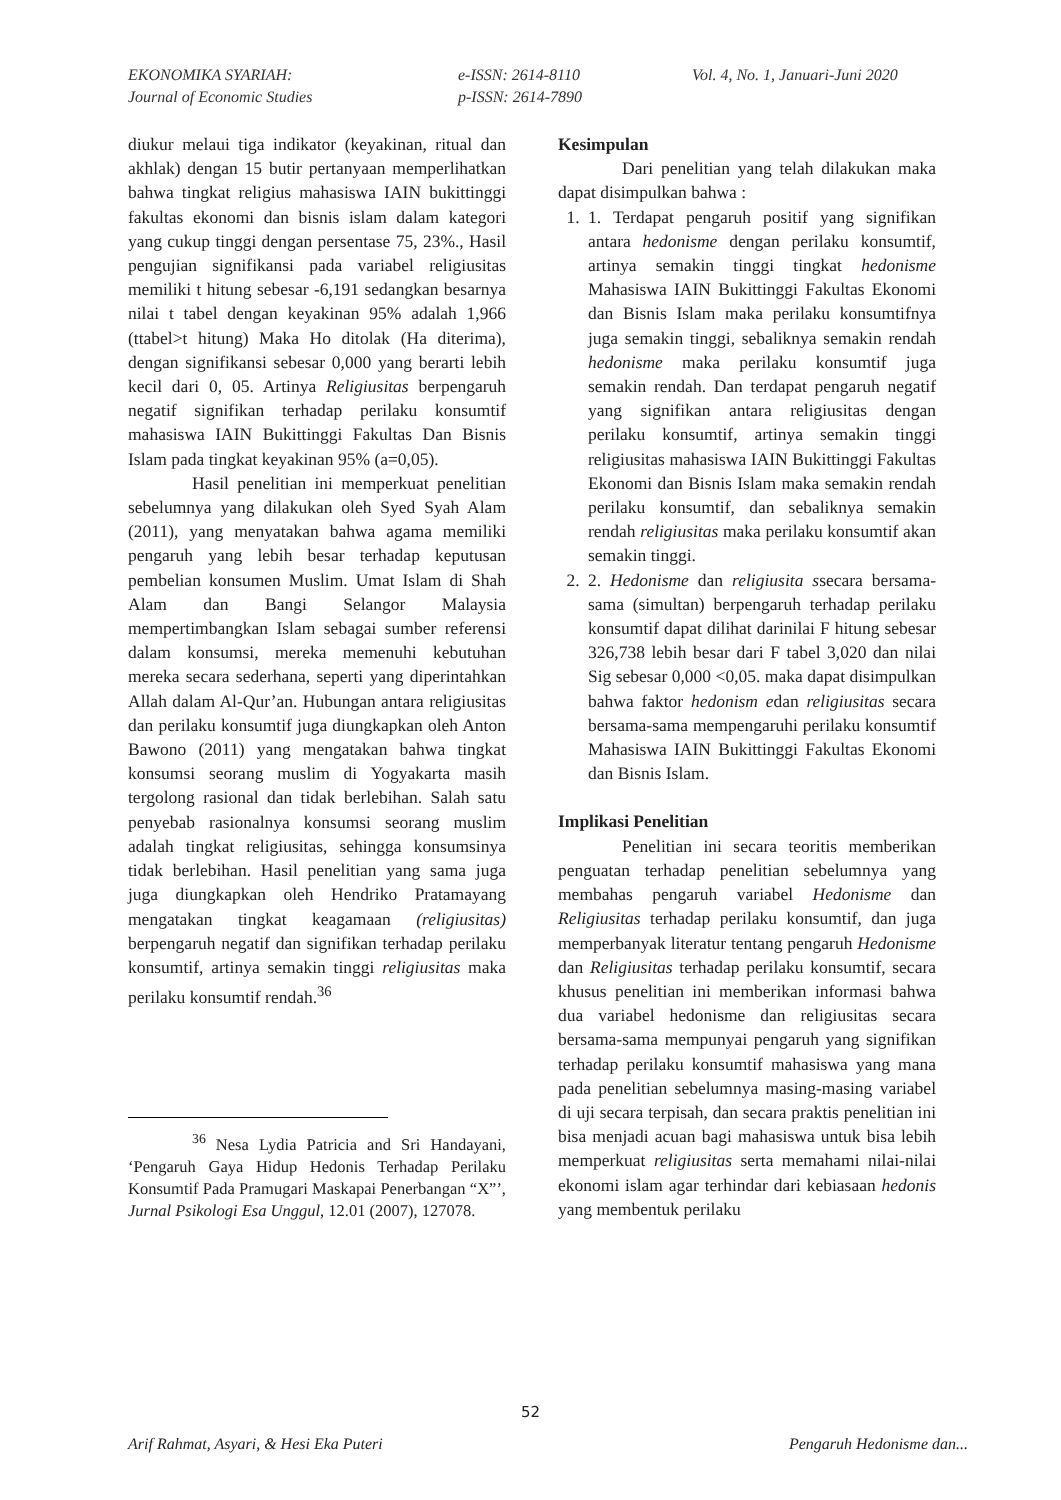EKONOMIKA SYARIAH:
Journal of Economic Studies
e-ISSN: 2614-8110
p-ISSN: 2614-7890
Vol. 4, No. 1, Januari-Juni 2020
diukur melaui tiga indikator (keyakinan, ritual dan akhlak) dengan 15 butir pertanyaan memperlihatkan bahwa tingkat religius mahasiswa IAIN bukittinggi fakultas ekonomi dan bisnis islam dalam kategori yang cukup tinggi dengan persentase 75, 23%., Hasil pengujian signifikansi pada variabel religiusitas memiliki t hitung sebesar -6,191 sedangkan besarnya nilai t tabel dengan keyakinan 95% adalah 1,966 (ttabel>t hitung) Maka Ho ditolak (Ha diterima), dengan signifikansi sebesar 0,000 yang berarti lebih kecil dari 0, 05. Artinya Religiusitas berpengaruh negatif signifikan terhadap perilaku konsumtif mahasiswa IAIN Bukittinggi Fakultas Dan Bisnis Islam pada tingkat keyakinan 95% (a=0,05).
Hasil penelitian ini memperkuat penelitian sebelumnya yang dilakukan oleh Syed Syah Alam (2011), yang menyatakan bahwa agama memiliki pengaruh yang lebih besar terhadap keputusan pembelian konsumen Muslim. Umat Islam di Shah Alam dan Bangi Selangor Malaysia mempertimbangkan Islam sebagai sumber referensi dalam konsumsi, mereka memenuhi kebutuhan mereka secara sederhana, seperti yang diperintahkan Allah dalam Al-Qur’an. Hubungan antara religiusitas dan perilaku konsumtif juga diungkapkan oleh Anton Bawono (2011) yang mengatakan bahwa tingkat konsumsi seorang muslim di Yogyakarta masih tergolong rasional dan tidak berlebihan. Salah satu penyebab rasionalnya konsumsi seorang muslim adalah tingkat religiusitas, sehingga konsumsinya tidak berlebihan. Hasil penelitian yang sama juga juga diungkapkan oleh Hendriko Pratamayang mengatakan tingkat keagamaan (religiusitas) berpengaruh negatif dan signifikan terhadap perilaku konsumtif, artinya semakin tinggi religiusitas maka perilaku konsumtif rendah.<sup>36</sup>
<sup>36</sup> Nesa Lydia Patricia and Sri Handayani, ‘Pengaruh Gaya Hidup Hedonis Terhadap Perilaku Konsumtif Pada Pramugari Maskapai Penerbangan “X”’, Jurnal Psikologi Esa Unggul, 12.01 (2007), 127078.
Kesimpulan
Dari penelitian yang telah dilakukan maka dapat disimpulkan bahwa :
1. 1. Terdapat pengaruh positif yang signifikan antara hedonisme dengan perilaku konsumtif, artinya semakin tinggi tingkat hedonisme Mahasiswa IAIN Bukittinggi Fakultas Ekonomi dan Bisnis Islam maka perilaku konsumtifnya juga semakin tinggi, sebaliknya semakin rendah hedonisme maka perilaku konsumtif juga semakin rendah. Dan terdapat pengaruh negatif yang signifikan antara religiusitas dengan perilaku konsumtif, artinya semakin tinggi religiusitas mahasiswa IAIN Bukittinggi Fakultas Ekonomi dan Bisnis Islam maka semakin rendah perilaku konsumtif, dan sebaliknya semakin rendah religiusitas maka perilaku konsumtif akan semakin tinggi.
2. 2. Hedonisme dan religiusita ssecara bersama-sama (simultan) berpengaruh terhadap perilaku konsumtif dapat dilihat darinilai F hitung sebesar 326,738 lebih besar dari F tabel 3,020 dan nilai Sig sebesar 0,000 <0,05. maka dapat disimpulkan bahwa faktor hedonism edan religiusitas secara bersama-sama mempengaruhi perilaku konsumtif Mahasiswa IAIN Bukittinggi Fakultas Ekonomi dan Bisnis Islam.
Implikasi Penelitian
Penelitian ini secara teoritis memberikan penguatan terhadap penelitian sebelumnya yang membahas pengaruh variabel Hedonisme dan Religiusitas terhadap perilaku konsumtif, dan juga memperbanyak literatur tentang pengaruh Hedonisme dan Religiusitas terhadap perilaku konsumtif, secara khusus penelitian ini memberikan informasi bahwa dua variabel hedonisme dan religiusitas secara bersama-sama mempunyai pengaruh yang signifikan terhadap perilaku konsumtif mahasiswa yang mana pada penelitian sebelumnya masing-masing variabel di uji secara terpisah, dan secara praktis penelitian ini bisa menjadi acuan bagi mahasiswa untuk bisa lebih memperkuat religiusitas serta memahami nilai-nilai ekonomi islam agar terhindar dari kebiasaan hedonis yang membentuk perilaku
52
Arif Rahmat, Asyari, & Hesi Eka Puteri Pengaruh Hedonisme dan...